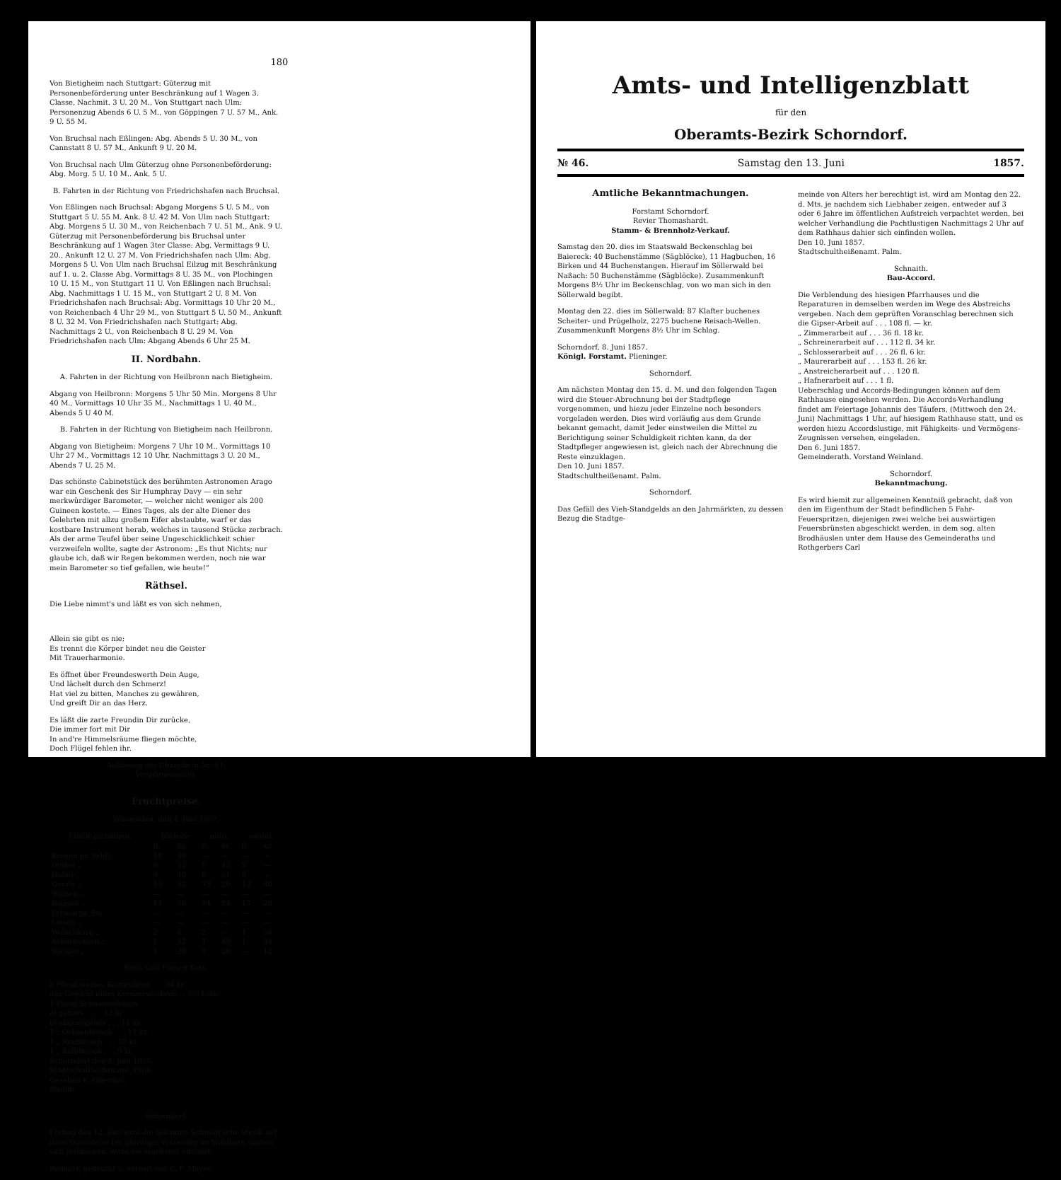180
Von Bietigheim nach Stuttgart: Güterzug mit Personenbeförderung unter Beschränkung auf 1 Wagen 3. Classe, Nachmit. 3 U. 20 M., Von Stuttgart nach Ulm: Personenzug Abends 6 U. 5 M., von Göppingen 7 U. 57 M., Ank. 9 U. 55 M.
Von Bruchsal nach Eßlingen: Abg. Abends 5 U. 30 M., von Cannstatt 8 U. 57 M., Ankunft 9 U. 20 M.
Von Bruchsal nach Ulm Güterzug ohne Personenbeförderung: Abg. Morg. 5 U. 10 M.. Ank. 5 U.
B. Fahrten in der Richtung von Friedrichshafen nach Bruchsal.
Von Eßlingen nach Bruchsal: Abgang Morgens 5 U. 5 M., von Stuttgart 5 U. 55 M. Ank. 8 U. 42 M. Von Ulm nach Stuttgart: Abg. Morgens 5 U. 30 M., von Reichenbach 7 U. 51 M., Ank. 9 U. Güterzug mit Personenbeförderung bis Bruchsal unter Beschränkung auf 1 Wagen 3ter Classe: Abg. Vermittags 9 U. 20., Ankunft 12 U. 27 M. Von Friedrichshafen nach Ulm: Abg. Morgens 5 U. Von Ulm nach Bruchsal Eilzug mit Beschränkung auf 1. u. 2. Classe Abg. Vormittags 8 U. 35 M., von Plochingen 10 U. 15 M., von Stuttgart 11 U. Von Eßlingen nach Bruchsal: Abg. Nachmittags 1 U. 15 M., von Stuttgart 2 U. 8 M. Von Friedrichshafen nach Bruchsal: Abg. Vormittags 10 Uhr 20 M., von Reichenbach 4 Uhr 29 M., von Stuttgart 5 U. 50 M., Ankunft 8 U. 32 M. Von Friedrichshafen nach Stuttgart: Abg. Nachmittags 2 U., von Reichenbach 8 U. 29 M. Von Friedrichshafen nach Ulm: Abgang Abends 6 Uhr 25 M.
II. Nordbahn.
A. Fahrten in der Richtung von Heilbronn nach Bietigheim.
Abgang von Heilbronn: Morgens 5 Uhr 50 Min. Morgens 8 Uhr 40 M., Vormittags 10 Uhr 35 M., Nachmittags 1 U. 40 M., Abends 5 U 40 M.
B. Fahrten in der Richtung von Bietigheim nach Heilbronn.
Abgang von Bietigheim: Morgens 7 Uhr 10 M., Vormittags 10 Uhr 27 M., Vormittags 12 10 Uhr, Nachmittags 3 U. 20 M., Abends 7 U. 25 M.
Das schönste Cabinetstück des berühmten Astronomen Arago war ein Geschenk des Sir Humphray Davy — ein sehr merkwürdiger Barometer, — welcher nicht weniger als 200 Guineen kostete. — Eines Tages, als der alte Diener des Gelehrten mit allzu großem Eifer abstaubte, warf er das kostbare Instrument herab, welches in tausend Stücke zerbrach. Als der arme Teufel über seine Ungeschicklichkeit schier verzweifeln wollte, sagte der Astronom: „Es thut Nichts; nur glaube ich, daß wir Regen bekommen werden, noch nie war mein Barometer so tief gefallen, wie heute!“
Räthsel.
Die Liebe nimmt's und läßt es von sich nehmen,
Allein sie gibt es nie;
Es trennt die Körper bindet neu die Geister
Mit Trauerharmonie.
Es öffnet über Freundeswerth Dein Auge,
Und lächelt durch den Schmerz!
Hat viel zu bitten, Manches zu gewähren,
Und greift Dir an das Herz.
Es läßt die zarte Freundin Dir zurücke,
Die immer fort mit Dir
In and're Himmelsräume fliegen möchte,
Doch Flügel fehlen ihr.
Auflösung der Charade in Nr. 41:
Vergißmeinnicht.
Fruchtpreise.
Winnenden, den 4. Juni 1857.
| Fruchtgattungen. | höchste | | mittl. | | nieder. | |
| --- | --- | --- | --- | --- | --- | --- |
| | fl. | kr. | fl. | kr. | fl. | kr. |
| Kernen pr. Schfl. | 18 | 40 | — | — | — | — |
| Dinkel „ | 8 | 22 | 8 | 12 | 8 | — |
| Haber „ | 9 | 40 | 8 | 51 | 8 | — |
| Gerste „ | 13 | 52 | 13 | 20 | 12 | 40 |
| Waizen „ | — | — | — | — | — | — |
| Roggen „ | 14 | 56 | 14 | 24 | 13 | 20 |
| Erbsen pr. Sri. | — | — | — | — | — | — |
| Linsen „ | — | — | — | — | — | — |
| Welschkorn „ | 2 | 6 | 2 | — | 1 | 56 |
| Ackerbohnen „ | 1 | 52 | 1 | 48 | 1 | 44 |
| Wicken „ | 1 | 28 | 1 | 20 | — | 12 |
Brod- und Fleisch-Taxe.
8 Pfund weißes Kernenbrod . . . 34 kr.
das Gewicht eines Kreuzerweckens . . 5½ Loth.
1 Pfund Schweinefleisch
a) ganzes . . . . 12 kr.
b) abgezogenes . . . 11 kr.
1 „ Ochsenfleisch . . . 11 kr.
1 „ Rindfleisch . . . 10 kr.
1 „ Kalbfleisch . . . 9 kr.
Schorndorf den 8. Juni 1857.
Stadtschultheißenamt. Palm.
Gesehen K. Oberamt.
Strölin.
Schorndorf.
Freitag den 12. Juni wird die bekannte Schmidt'sche Musik auf ihrer Durchreise bei günstiger Witterung im Waldhorn Garten sich produciren, wozu sie ergebenst einladet.
Redigirt, gedruckt u. verlegt von C. F. Mayer.
Amts- und Intelligenzblatt
für den
Oberamts-Bezirk Schorndorf.
№ 46. Samstag den 13. Juni 1857.
Amtliche Bekanntmachungen.
Forstamt Schorndorf.
Revier Thomashardt.
Stamm- & Brennholz-Verkauf.
Samstag den 20. dies im Staatswald Beckenschlag bei Baiereck: 40 Buchenstämme (Sägblöcke), 11 Hagbuchen, 16 Birken und 44 Buchenstangen. Hierauf im Söllerwald bei Naßach: 50 Buchenstämme (Sägblöcke). Zusammenkunft Morgens 8½ Uhr im Beckenschlag, von wo man sich in den Söllerwald begibt.
Montag den 22. dies im Söllerwald: 87 Klafter buchenes Scheiter- und Prügelholz, 2275 buchene Reisach-Wellen. Zusammenkunft Morgens 8½ Uhr im Schlag.
Schorndorf, 8. Juni 1857.
Königl. Forstamt. Plieninger.
Schorndorf.
Am nächsten Montag den 15. d. M. und den folgenden Tagen wird die Steuer-Abrechnung bei der Stadtpflege vorgenommen, und hiezu jeder Einzelne noch besonders vorgeladen werden. Dies wird vorläufig aus dem Grunde bekannt gemacht, damit Jeder einstweilen die Mittel zu Berichtigung seiner Schuldigkeit richten kann, da der Stadtpfleger angewiesen ist, gleich nach der Abrechnung die Reste einzuklagen.
Den 10. Juni 1857.
Stadtschultheißenamt. Palm.
Schorndorf.
Das Gefäll des Vieh-Standgelds an den Jahrmärkten, zu dessen Bezug die Stadtge-
meinde von Alters her berechtigt ist, wird am Montag den 22. d. Mts. je nachdem sich Liebhaber zeigen, entweder auf 3 oder 6 Jahre im öffentlichen Aufstreich verpachtet werden, bei welcher Verhandlung die Pachtlustigen Nachmittags 2 Uhr auf dem Rathhaus dahier sich einfinden wollen.
Den 10. Juni 1857.
Stadtschultheißenamt. Palm.
Schnaith.
Bau-Accord.
Die Verblendung des hiesigen Pfarrhauses und die Reparaturen in demselben werden im Wege des Abstreichs vergeben. Nach dem geprüften Voranschlag berechnen sich
die Gipser-Arbeit auf . . . 108 fl. — kr.
„ Zimmerarbeit auf . . . 36 fl. 18 kr.
„ Schreinerarbeit auf . . . 112 fl. 34 kr.
„ Schlosserarbeit auf . . . 26 fl. 6 kr.
„ Maurerarbeit auf . . . 153 fl. 26 kr.
„ Anstreicherarbeit auf . . . 120 fl.
„ Hafnerarbeit auf . . . 1 fl.
Ueberschlag und Accords-Bedingungen können auf dem Rathhause eingesehen werden. Die Accords-Verhandlung findet am Feiertage Johannis des Täufers, (Mittwoch den 24. Juni) Nachmittags 1 Uhr, auf hiesigem Rathhause statt, und es werden hiezu Accordslustige, mit Fähigkeits- und Vermögens-Zeugnissen versehen, eingeladen.
Den 6. Juni 1857.
Gemeinderath. Vorstand Weinland.
Schorndorf.
Bekanntmachung.
Es wird hiemit zur allgemeinen Kenntniß gebracht, daß von den im Eigenthum der Stadt befindlichen 5 Fahr-Feuerspritzen, diejenigen zwei welche bei auswärtigen Feuersbrünsten abgeschickt werden, in dem sog. alten Brodhäuslen unter dem Hause des Gemeinderaths und Rothgerbers Carl